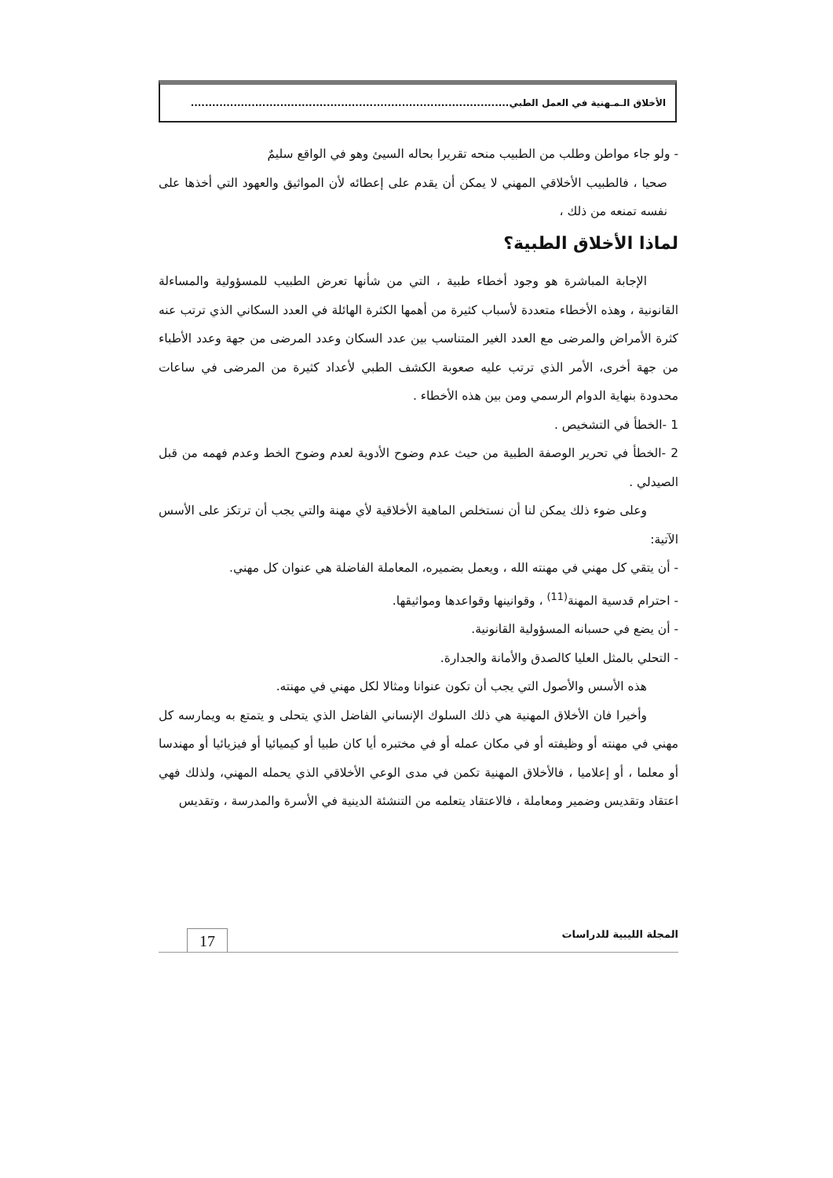الأخلاق الـمـهنية في العمل الطبي.........................................................................................
- ولو جاء مواطن وطلب من الطبيب منحه تقريرا بحاله السيئ وهو في الواقع سليمٌ
صحيا ، فالطبيب الأخلاقي المهني لا يمكن أن يقدم على إعطائه لأن المواثيق والعهود التي أخذها على نفسه تمنعه من ذلك ،
لماذا الأخلاق الطبية؟
الإجابة المباشرة هو وجود أخطاء طبية ، التي من شأنها تعرض الطبيب للمسؤولية والمساءلة القانونية ، وهذه الأخطاء متعددة لأسباب كثيرة من أهمها الكثرة الهائلة في العدد السكاني الذي ترتب عنه كثرة الأمراض والمرضى مع العدد الغير المتناسب بين عدد السكان وعدد المرضى من جهة وعدد الأطباء من جهة أخرى، الأمر الذي ترتب عليه صعوبة الكشف الطبي لأعداد كثيرة من المرضى في ساعات محدودة بنهاية الدوام الرسمي ومن بين هذه الأخطاء .
1 -الخطأ في التشخيص .
2 -الخطأ في تحرير الوصفة الطبية من حيث عدم وضوح الأدوية لعدم وضوح الخط وعدم فهمه من قبل الصيدلي .
وعلى ضوء ذلك يمكن لنا أن نستخلص الماهية الأخلاقية لأي مهنة والتي يجب أن ترتكز على الأسس الآتية:
- أن يتقي كل مهني في مهنته الله ، ويعمل بضميره، المعاملة الفاضلة هي عنوان كل مهني.
- احترام قدسية المهنة<sup>(11)</sup> ، وقوانينها وقواعدها ومواثيقها.
- أن يضع في حسبانه المسؤولية القانونية.
- التحلي بالمثل العليا كالصدق والأمانة والجدارة.
هذه الأسس والأصول التي يجب أن تكون عنوانا ومثالا لكل مهني في مهنته.
وأخيرا فان الأخلاق المهنية هي ذلك السلوك الإنساني الفاضل الذي يتحلى و يتمتع به ويمارسه كل مهني في مهنته أو وظيفته أو في مكان عمله أو في مختبره أيا كان طبيا أو كيميائيا أو فيزيائيا أو مهندسا أو معلما ، أو إعلاميا ، فالأخلاق المهنية تكمن في مدى الوعي الأخلاقي الذي يحمله المهني، ولذلك فهي اعتقاد وتقديس وضمير ومعاملة ، فالاعتقاد يتعلمه من التنشئة الدينية في الأسرة والمدرسة ، وتقديس
المجلة الليبية للدراسات
17